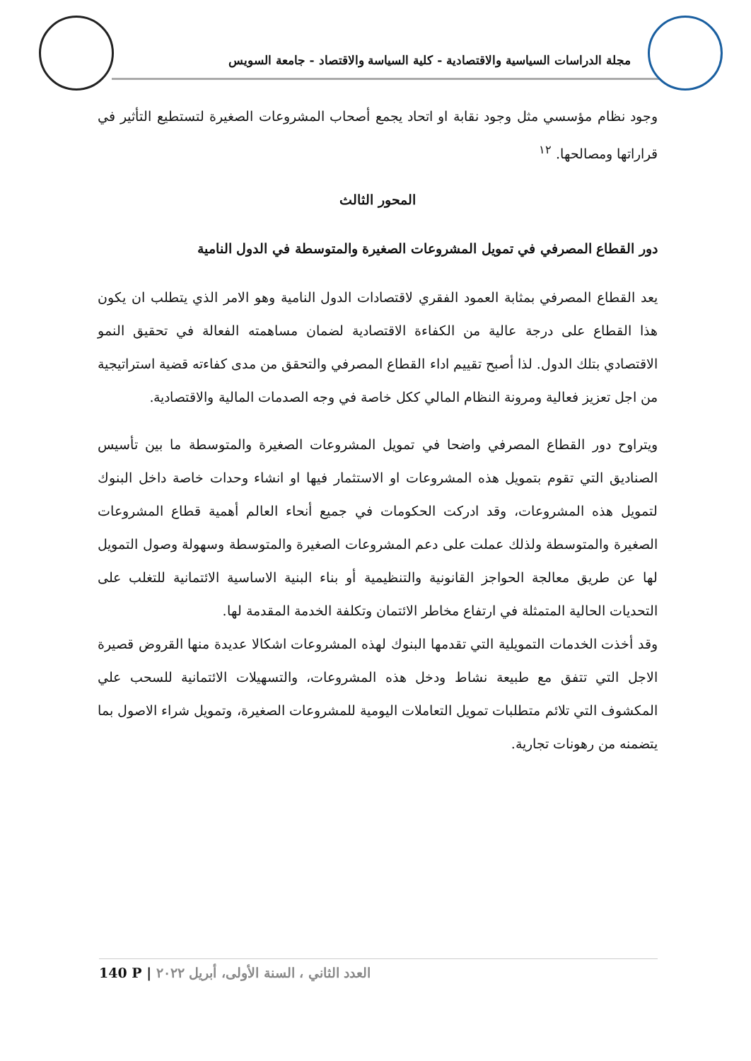مجلة الدراسات السياسية والاقتصادية - كلية السياسة والاقتصاد - جامعة السويس
وجود نظام مؤسسي مثل وجود نقابة او اتحاد يجمع أصحاب المشروعات الصغيرة لتستطيع التأثير في قراراتها ومصالحها. <sup>١٢</sup>
المحور الثالث
دور القطاع المصرفي في تمويل المشروعات الصغيرة والمتوسطة في الدول النامية
يعد القطاع المصرفي بمثابة العمود الفقري لاقتصادات الدول النامية وهو الامر الذي يتطلب ان يكون هذا القطاع على درجة عالية من الكفاءة الاقتصادية لضمان مساهمته الفعالة في تحقيق النمو الاقتصادي بتلك الدول. لذا أصبح تقييم اداء القطاع المصرفي والتحقق من مدى كفاءته قضية استراتيجية من اجل تعزيز فعالية ومرونة النظام المالي ككل خاصة في وجه الصدمات المالية والاقتصادية.
ويتراوح دور القطاع المصرفي واضحا في تمويل المشروعات الصغيرة والمتوسطة ما بين تأسيس الصناديق التي تقوم بتمويل هذه المشروعات او الاستثمار فيها او انشاء وحدات خاصة داخل البنوك لتمويل هذه المشروعات، وقد ادركت الحكومات في جميع أنحاء العالم أهمية قطاع المشروعات الصغيرة والمتوسطة ولذلك عملت على دعم المشروعات الصغيرة والمتوسطة وسهولة وصول التمويل لها عن طريق معالجة الحواجز القانونية والتنظيمية أو بناء البنية الاساسية الائتمانية للتغلب على التحديات الحالية المتمثلة في ارتفاع مخاطر الائتمان وتكلفة الخدمة المقدمة لها.
وقد أخذت الخدمات التمويلية التي تقدمها البنوك لهذه المشروعات اشكالا عديدة منها القروض قصيرة الاجل التي تتفق مع طبيعة نشاط ودخل هذه المشروعات، والتسهيلات الائتمانية للسحب علي المكشوف التي تلائم متطلبات تمويل التعاملات اليومية للمشروعات الصغيرة، وتمويل شراء الاصول بما يتضمنه من رهونات تجارية.
140 P | العدد الثاني ، السنة الأولى، أبريل ٢٠٢٢